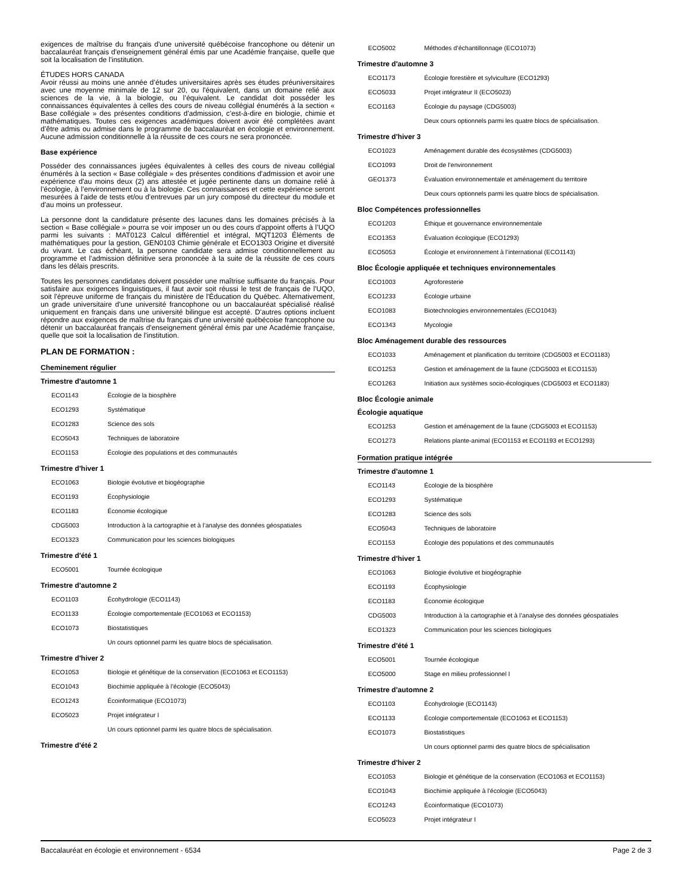exigences de maîtrise du français d'une université québécoise francophone ou détenir un baccalauréat français d'enseignement général émis par une Académie française, quelle que soit la localisation de l'institution.
ÉTUDES HORS CANADA
Avoir réussi au moins une année d’études universitaires après ses études préuniversitaires avec une moyenne minimale de 12 sur 20, ou l'équivalent, dans un domaine relié aux sciences de la vie, à la biologie, ou l’équivalent. Le candidat doit posséder les connaissances équivalentes à celles des cours de niveau collégial énumérés à la section « Base collégiale » des présentes conditions d'admission, c’est-à-dire en biologie, chimie et mathématiques. Toutes ces exigences académiques doivent avoir été complétées avant d’être admis ou admise dans le programme de baccalauréat en écologie et environnement. Aucune admission conditionnelle à la réussite de ces cours ne sera prononcée.
Base expérience
Posséder des connaissances jugées équivalentes à celles des cours de niveau collégial énumérés à la section « Base collégiale » des présentes conditions d'admission et avoir une expérience d'au moins deux (2) ans attestée et jugée pertinente dans un domaine relié à l’écologie, à l’environnement ou à la biologie. Ces connaissances et cette expérience seront mesurées à l'aide de tests et/ou d'entrevues par un jury composé du directeur du module et d'au moins un professeur.
La personne dont la candidature présente des lacunes dans les domaines précisés à la section « Base collégiale » pourra se voir imposer un ou des cours d'appoint offerts à l’UQO parmi les suivants : MAT0123 Calcul différentiel et intégral, MQT1203 Éléments de mathématiques pour la gestion, GEN0103 Chimie générale et ECO1303 Origine et diversité du vivant. Le cas échéant, la personne candidate sera admise conditionnellement au programme et l’admission définitive sera prononcée à la suite de la réussite de ces cours dans les délais prescrits.
Toutes les personnes candidates doivent posséder une maîtrise suffisante du français. Pour satisfaire aux exigences linguistiques, il faut avoir soit réussi le test de français de l'UQO, soit l'épreuve uniforme de français du ministère de l'Éducation du Québec. Alternativement, un grade universitaire d'une université francophone ou un baccalauréat spécialisé réalisé uniquement en français dans une université bilingue est accepté. D'autres options incluent répondre aux exigences de maîtrise du français d'une université québécoise francophone ou détenir un baccalauréat français d'enseignement général émis par une Académie française, quelle que soit la localisation de l'institution.
PLAN DE FORMATION :
Cheminement régulier
Trimestre d'automne 1
| ECO1143 | Écologie de la biosphère |
| ECO1293 | Systématique |
| ECO1283 | Science des sols |
| ECO5043 | Techniques de laboratoire |
| ECO1153 | Écologie des populations et des communautés |
Trimestre d'hiver 1
| ECO1063 | Biologie évolutive et biogéographie |
| ECO1193 | Écophysiologie |
| ECO1183 | Économie écologique |
| CDG5003 | Introduction à la cartographie et à l’analyse des données géospatiales |
| ECO1323 | Communication pour les sciences biologiques |
Trimestre d'été 1
| ECO5001 | Tournée écologique |
Trimestre d'automne 2
| ECO1103 | Écohydrologie (ECO1143) |
| ECO1133 | Écologie comportementale (ECO1063 et ECO1153) |
| ECO1073 | Biostatistiques |
| | Un cours optionnel parmi les quatre blocs de spécialisation. |
Trimestre d'hiver 2
| ECO1053 | Biologie et génétique de la conservation (ECO1063 et ECO1153) |
| ECO1043 | Biochimie appliquée à l’écologie (ECO5043) |
| ECO1243 | Écoinformatique (ECO1073) |
| ECO5023 | Projet intégrateur I |
| | Un cours optionnel parmi les quatre blocs de spécialisation. |
Trimestre d'été 2
| ECO5002 | Méthodes d’échantillonnage (ECO1073) |
Trimestre d'automne 3
| ECO1173 | Écologie forestière et sylviculture (ECO1293) |
| ECO5033 | Projet intégrateur II (ECO5023) |
| ECO1163 | Écologie du paysage (CDG5003) |
| | Deux cours optionnels parmi les quatre blocs de spécialisation. |
Trimestre d'hiver 3
| ECO1023 | Aménagement durable des écosystèmes (CDG5003) |
| ECO1093 | Droit de l’environnement |
| GEO1373 | Évaluation environnementale et aménagement du territoire |
| | Deux cours optionnels parmi les quatre blocs de spécialisation. |
Bloc Compétences professionnelles
| ECO1203 | Éthique et gouvernance environnementale |
| ECO1353 | Évaluation écologique (ECO1293) |
| ECO5053 | Écologie et environnement à l’international (ECO1143) |
Bloc Écologie appliquée et techniques environnementales
| ECO1003 | Agroforesterie |
| ECO1233 | Écologie urbaine |
| ECO1083 | Biotechnologies environnementales (ECO1043) |
| ECO1343 | Mycologie |
Bloc Aménagement durable des ressources
| ECO1033 | Aménagement et planification du territoire (CDG5003 et ECO1183) |
| ECO1253 | Gestion et aménagement de la faune (CDG5003 et ECO1153) |
| ECO1263 | Initiation aux systèmes socio-écologiques (CDG5003 et ECO1183) |
Bloc Écologie animale
Écologie aquatique
| ECO1253 | Gestion et aménagement de la faune (CDG5003 et ECO1153) |
| ECO1273 | Relations plante-animal (ECO1153 et ECO1193 et ECO1293) |
Formation pratique intégrée
Trimestre d'automne 1
| ECO1143 | Écologie de la biosphère |
| ECO1293 | Systématique |
| ECO1283 | Science des sols |
| ECO5043 | Techniques de laboratoire |
| ECO1153 | Écologie des populations et des communautés |
Trimestre d'hiver 1
| ECO1063 | Biologie évolutive et biogéographie |
| ECO1193 | Écophysiologie |
| ECO1183 | Économie écologique |
| CDG5003 | Introduction à la cartographie et à l’analyse des données géospatiales |
| ECO1323 | Communication pour les sciences biologiques |
Trimestre d'été 1
| ECO5001 | Tournée écologique |
| ECO5000 | Stage en milieu professionnel I |
Trimestre d'automne 2
| ECO1103 | Écohydrologie (ECO1143) |
| ECO1133 | Écologie comportementale (ECO1063 et ECO1153) |
| ECO1073 | Biostatistiques |
| | Un cours optionnel parmi des quatre blocs de spécialisation |
Trimestre d'hiver 2
| ECO1053 | Biologie et génétique de la conservation (ECO1063 et ECO1153) |
| ECO1043 | Biochimie appliquée à l’écologie (ECO5043) |
| ECO1243 | Écoinformatique (ECO1073) |
| ECO5023 | Projet intégrateur I |
Baccalauréat en écologie et environnement - 6534 Page 2 de 3